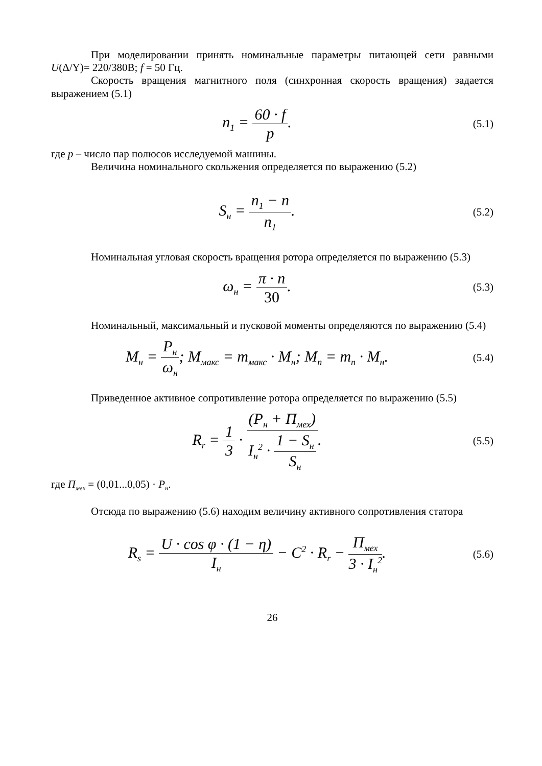При моделировании принять номинальные параметры питающей сети равными U(Δ/Y)= 220/380В; f = 50 Гц.
Скорость вращения магнитного поля (синхронная скорость вращения) задается выражением (5.1)
n<sub>1</sub> = 60 · f p.
(5.1)
где p – число пар полюсов исследуемой машины.
Величина номинального скольжения определяется по выражению (5.2)
S<sub>н</sub> = n<sub>1</sub> − n n<sub>1</sub>.
(5.2)
Номинальная угловая скорость вращения ротора определяется по выражению (5.3)
ω<sub>н</sub> = π · n 30.
(5.3)
Номинальный, максимальный и пусковой моменты определяются по выражению (5.4)
M<sub>н</sub> = P<sub>н</sub> ω<sub>н</sub>; M<sub>макс</sub> = m<sub>макс</sub> · M<sub>н</sub>; M<sub>п</sub> = m<sub>п</sub> · M<sub>н</sub>.
(5.4)
Приведенное активное сопротивление ротора определяется по выражению (5.5)
R<sub>r</sub> = 1 3 · (P<sub>н</sub> + П<sub>мех</sub>) I<sub>н</sub><sup>2</sup> · 1 − S<sub>н</sub> S<sub>н</sub>.
(5.5)
где П<sub>мех</sub> = (0,01...0,05) · P<sub>н</sub>.
Отсюда по выражению (5.6) находим величину активного сопротивления статора
R<sub>s</sub> = U · cos φ · (1 − η) I<sub>н</sub> − C<sup>2</sup> · R<sub>r</sub> − П<sub>мех</sub> 3 · I<sub>н</sub><sup>2</sup>.
(5.6)
26